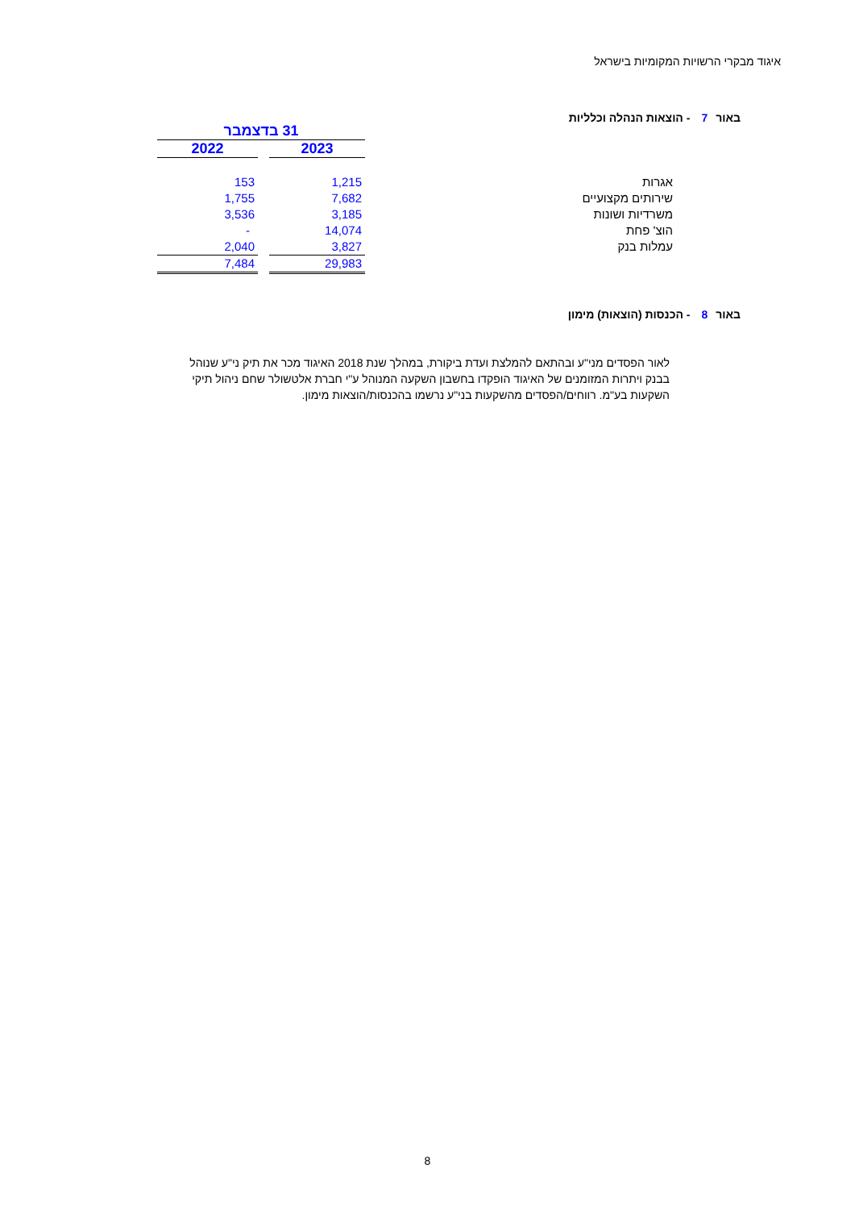איגוד מבקרי הרשויות המקומיות בישראל
באור 7 - הוצאות הנהלה וכלליות
| | | 31 בדצמבר | | |
| | | 2023 | | 2022 |
| אגרות | | 1,215 | | 153 |
| שירותים מקצועיים | | 7,682 | | 1,755 |
| משרדיות ושונות | | 3,185 | | 3,536 |
| הוצ' פחת | | 14,074 | | - |
| עמלות בנק | | 3,827 | | 2,040 |
| | | 29,983 | | 7,484 |
באור 8 - הכנסות (הוצאות) מימון
לאור הפסדים מני"ע ובהתאם להמלצת ועדת ביקורת, במהלך שנת 2018 האיגוד מכר את תיק ני"ע שנוהל בבנק ויתרות המזומנים של האיגוד הופקדו בחשבון השקעה המנוהל ע"י חברת אלטשולר שחם ניהול תיקי השקעות בע"מ. רווחים/הפסדים מהשקעות בני"ע נרשמו בהכנסות/הוצאות מימון.
8